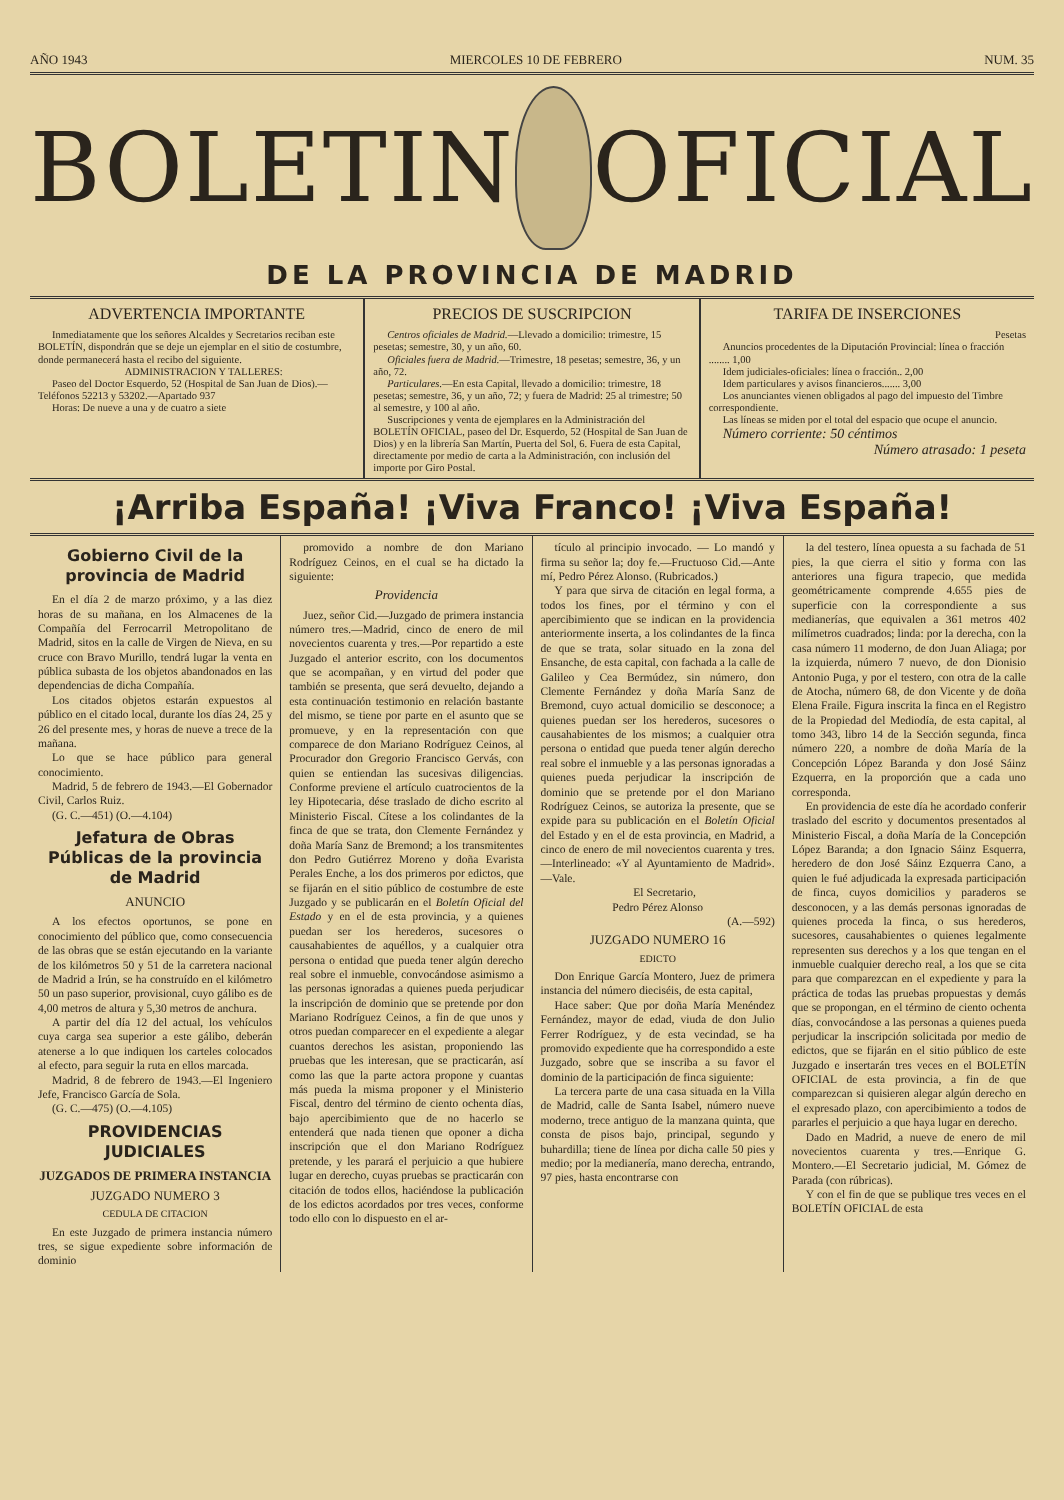AÑO 1943 MIERCOLES 10 DE FEBRERO NUM. 35
BOLETIN OFICIAL
DE LA PROVINCIA DE MADRID
ADVERTENCIA IMPORTANTE
Inmediatamente que los señores Alcaldes y Secretarios reciban este BOLETÍN, dispondrán que se deje un ejemplar en el sitio de costumbre, donde permanecerá hasta el recibo del siguiente.
ADMINISTRACION Y TALLERES:
Paseo del Doctor Esquerdo, 52 (Hospital de San Juan de Dios).—Teléfonos 52213 y 53202.—Apartado 937
Horas: De nueve a una y de cuatro a siete
PRECIOS DE SUSCRIPCION
Centros oficiales de Madrid.—Llevado a domicilio: trimestre, 15 pesetas; semestre, 30, y un año, 60.
Oficiales fuera de Madrid.—Trimestre, 18 pesetas; semestre, 36, y un año, 72.
Particulares.—En esta Capital, llevado a domicilio: trimestre, 18 pesetas; semestre, 36, y un año, 72; y fuera de Madrid: 25 al trimestre; 50 al semestre, y 100 al año.
Suscripciones y venta de ejemplares en la Administración del BOLETÍN OFICIAL, paseo del Dr. Esquerdo, 52 (Hospital de San Juan de Dios) y en la librería San Martín, Puerta del Sol, 6. Fuera de esta Capital, directamente por medio de carta a la Administración, con inclusión del importe por Giro Postal.
TARIFA DE INSERCIONES
Pesetas
Anuncios procedentes de la Diputación Provincial: línea o fracción ........ 1,00
Idem judiciales-oficiales: línea o fracción.. 2,00
Idem particulares y avisos financieros....... 3,00
Los anunciantes vienen obligados al pago del impuesto del Timbre correspondiente.
Las líneas se miden por el total del espacio que ocupe el anuncio.
Número corriente: 50 céntimos
Número atrasado: 1 peseta
¡Arriba España! ¡Viva Franco! ¡Viva España!
Gobierno Civil de la provincia de Madrid
En el día 2 de marzo próximo, y a las diez horas de su mañana, en los Almacenes de la Compañía del Ferrocarril Metropolitano de Madrid, sitos en la calle de Virgen de Nieva, en su cruce con Bravo Murillo, tendrá lugar la venta en pública subasta de los objetos abandonados en las dependencias de dicha Compañía.
Los citados objetos estarán expuestos al público en el citado local, durante los días 24, 25 y 26 del presente mes, y horas de nueve a trece de la mañana.
Lo que se hace público para general conocimiento.
Madrid, 5 de febrero de 1943.—El Gobernador Civil, Carlos Ruiz.
(G. C.—451) (O.—4.104)
Jefatura de Obras Públicas de la provincia de Madrid
ANUNCIO
A los efectos oportunos, se pone en conocimiento del público que, como consecuencia de las obras que se están ejecutando en la variante de los kilómetros 50 y 51 de la carretera nacional de Madrid a Irún, se ha construído en el kilómetro 50 un paso superior, provisional, cuyo gálibo es de 4,00 metros de altura y 5,30 metros de anchura.
A partir del día 12 del actual, los vehículos cuya carga sea superior a este gálibo, deberán atenerse a lo que indiquen los carteles colocados al efecto, para seguir la ruta en ellos marcada.
Madrid, 8 de febrero de 1943.—El Ingeniero Jefe, Francisco García de Sola.
(G. C.—475) (O.—4.105)
PROVIDENCIAS JUDICIALES
JUZGADOS DE PRIMERA INSTANCIA
JUZGADO NUMERO 3
CEDULA DE CITACION
En este Juzgado de primera instancia número tres, se sigue expediente sobre información de dominio
promovido a nombre de don Mariano Rodríguez Ceinos, en el cual se ha dictado la siguiente:
Providencia
Juez, señor Cid.—Juzgado de primera instancia número tres.—Madrid, cinco de enero de mil novecientos cuarenta y tres.—Por repartido a este Juzgado el anterior escrito, con los documentos que se acompañan, y en virtud del poder que también se presenta, que será devuelto, dejando a esta continuación testimonio en relación bastante del mismo, se tiene por parte en el asunto que se promueve, y en la representación con que comparece de don Mariano Rodríguez Ceinos, al Procurador don Gregorio Francisco Gervás, con quien se entiendan las sucesivas diligencias. Conforme previene el artículo cuatrocientos de la ley Hipotecaria, dése traslado de dicho escrito al Ministerio Fiscal. Cítese a los colindantes de la finca de que se trata, don Clemente Fernández y doña María Sanz de Bremond; a los transmitentes don Pedro Gutiérrez Moreno y doña Evarista Perales Enche, a los dos primeros por edictos, que se fijarán en el sitio público de costumbre de este Juzgado y se publicarán en el Boletín Oficial del Estado y en el de esta provincia, y a quienes puedan ser los herederos, sucesores o causahabientes de aquéllos, y a cualquier otra persona o entidad que pueda tener algún derecho real sobre el inmueble, convocándose asimismo a las personas ignoradas a quienes pueda perjudicar la inscripción de dominio que se pretende por don Mariano Rodríguez Ceinos, a fin de que unos y otros puedan comparecer en el expediente a alegar cuantos derechos les asistan, proponiendo las pruebas que les interesan, que se practicarán, así como las que la parte actora propone y cuantas más pueda la misma proponer y el Ministerio Fiscal, dentro del término de ciento ochenta días, bajo apercibimiento que de no hacerlo se entenderá que nada tienen que oponer a dicha inscripción que el don Mariano Rodríguez pretende, y les parará el perjuicio a que hubiere lugar en derecho, cuyas pruebas se practicarán con citación de todos ellos, haciéndose la publicación de los edictos acordados por tres veces, conforme todo ello con lo dispuesto en el ar-
tículo al principio invocado. — Lo mandó y firma su señor la; doy fe.—Fructuoso Cid.—Ante mí, Pedro Pérez Alonso. (Rubricados.)
Y para que sirva de citación en legal forma, a todos los fines, por el término y con el apercibimiento que se indican en la providencia anteriormente inserta, a los colindantes de la finca de que se trata, solar situado en la zona del Ensanche, de esta capital, con fachada a la calle de Galileo y Cea Bermúdez, sin número, don Clemente Fernández y doña María Sanz de Bremond, cuyo actual domicilio se desconoce; a quienes puedan ser los herederos, sucesores o causahabientes de los mismos; a cualquier otra persona o entidad que pueda tener algún derecho real sobre el inmueble y a las personas ignoradas a quienes pueda perjudicar la inscripción de dominio que se pretende por el don Mariano Rodríguez Ceinos, se autoriza la presente, que se expide para su publicación en el Boletín Oficial del Estado y en el de esta provincia, en Madrid, a cinco de enero de mil novecientos cuarenta y tres.—Interlineado: «Y al Ayuntamiento de Madrid».—Vale.
El Secretario,
Pedro Pérez Alonso
(A.—592)
JUZGADO NUMERO 16
EDICTO
Don Enrique García Montero, Juez de primera instancia del número dieciséis, de esta capital,
Hace saber: Que por doña María Menéndez Fernández, mayor de edad, viuda de don Julio Ferrer Rodríguez, y de esta vecindad, se ha promovido expediente que ha correspondido a este Juzgado, sobre que se inscriba a su favor el dominio de la participación de finca siguiente:
La tercera parte de una casa situada en la Villa de Madrid, calle de Santa Isabel, número nueve moderno, trece antiguo de la manzana quinta, que consta de pisos bajo, principal, segundo y buhardilla; tiene de línea por dicha calle 50 pies y medio; por la medianería, mano derecha, entrando, 97 pies, hasta encontrarse con
la del testero, línea opuesta a su fachada de 51 pies, la que cierra el sitio y forma con las anteriores una figura trapecio, que medida geométricamente comprende 4.655 pies de superficie con la correspondiente a sus medianerías, que equivalen a 361 metros 402 milímetros cuadrados; linda: por la derecha, con la casa número 11 moderno, de don Juan Aliaga; por la izquierda, número 7 nuevo, de don Dionisio Antonio Puga, y por el testero, con otra de la calle de Atocha, número 68, de don Vicente y de doña Elena Fraile. Figura inscrita la finca en el Registro de la Propiedad del Mediodía, de esta capital, al tomo 343, libro 14 de la Sección segunda, finca número 220, a nombre de doña María de la Concepción López Baranda y don José Sáinz Ezquerra, en la proporción que a cada uno corresponda.
En providencia de este día he acordado conferir traslado del escrito y documentos presentados al Ministerio Fiscal, a doña María de la Concepción López Baranda; a don Ignacio Sáinz Esquerra, heredero de don José Sáinz Ezquerra Cano, a quien le fué adjudicada la expresada participación de finca, cuyos domicilios y paraderos se desconocen, y a las demás personas ignoradas de quienes proceda la finca, o sus herederos, sucesores, causahabientes o quienes legalmente representen sus derechos y a los que tengan en el inmueble cualquier derecho real, a los que se cita para que comparezcan en el expediente y para la práctica de todas las pruebas propuestas y demás que se propongan, en el término de ciento ochenta días, convocándose a las personas a quienes pueda perjudicar la inscripción solicitada por medio de edictos, que se fijarán en el sitio público de este Juzgado e insertarán tres veces en el BOLETÍN OFICIAL de esta provincia, a fin de que comparezcan si quisieren alegar algún derecho en el expresado plazo, con apercibimiento a todos de pararles el perjuicio a que haya lugar en derecho.
Dado en Madrid, a nueve de enero de mil novecientos cuarenta y tres.—Enrique G. Montero.—El Secretario judicial, M. Gómez de Parada (con rúbricas).
Y con el fin de que se publique tres veces en el BOLETÍN OFICIAL de esta